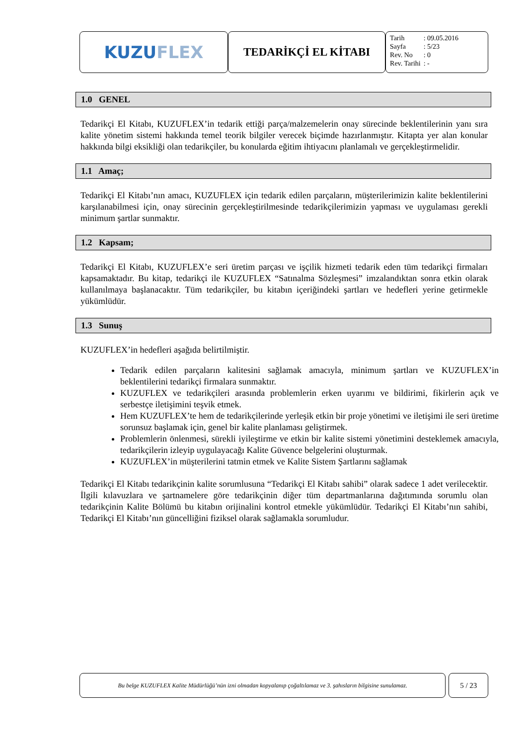KUZU FLEX
TEDARİKÇİ EL KİTABI
| Tarih | : 09.05.2016 |
| Sayfa | : 5/23 |
| Rev. No | : 0 |
| Rev. Tarihi | : - |
1.0 GENEL
Tedarikçi El Kitabı, KUZUFLEX’in tedarik ettiği parça/malzemelerin onay sürecinde beklentilerinin yanı sıra kalite yönetim sistemi hakkında temel teorik bilgiler verecek biçimde hazırlanmıştır. Kitapta yer alan konular hakkında bilgi eksikliği olan tedarikçiler, bu konularda eğitim ihtiyacını planlamalı ve gerçekleştirmelidir.
1.1 Amaç;
Tedarikçi El Kitabı’nın amacı, KUZUFLEX için tedarik edilen parçaların, müşterilerimizin kalite beklentilerini karşılanabilmesi için, onay sürecinin gerçekleştirilmesinde tedarikçilerimizin yapması ve uygulaması gerekli minimum şartlar sunmaktır.
1.2 Kapsam;
Tedarikçi El Kitabı, KUZUFLEX’e seri üretim parçası ve işçilik hizmeti tedarik eden tüm tedarikçi firmaları kapsamaktadır. Bu kitap, tedarikçi ile KUZUFLEX “Satınalma Sözleşmesi” imzalandıktan sonra etkin olarak kullanılmaya başlanacaktır. Tüm tedarikçiler, bu kitabın içeriğindeki şartları ve hedefleri yerine getirmekle yükümlüdür.
1.3 Sunuş
KUZUFLEX’in hedefleri aşağıda belirtilmiştir.
Tedarik edilen parçaların kalitesini sağlamak amacıyla, minimum şartları ve KUZUFLEX’in beklentilerini tedarikçi firmalara sunmaktır.
KUZUFLEX ve tedarikçileri arasında problemlerin erken uyarımı ve bildirimi, fikirlerin açık ve serbestçe iletişimini teşvik etmek.
Hem KUZUFLEX’te hem de tedarikçilerinde yerleşik etkin bir proje yönetimi ve iletişimi ile seri üretime sorunsuz başlamak için, genel bir kalite planlaması geliştirmek.
Problemlerin önlenmesi, sürekli iyileştirme ve etkin bir kalite sistemi yönetimini desteklemek amacıyla, tedarikçilerin izleyip uygulayacağı Kalite Güvence belgelerini oluşturmak.
KUZUFLEX’in müşterilerini tatmin etmek ve Kalite Sistem Şartlarını sağlamak
Tedarikçi El Kitabı tedarikçinin kalite sorumlusuna “Tedarikçi El Kitabı sahibi” olarak sadece 1 adet verilecektir. İlgili kılavuzlara ve şartnamelere göre tedarikçinin diğer tüm departmanlarına dağıtımında sorumlu olan tedarikçinin Kalite Bölümü bu kitabın orijinalini kontrol etmekle yükümlüdür. Tedarikçi El Kitabı’nın sahibi, Tedarikçi El Kitabı’nın güncelliğini fiziksel olarak sağlamakla sorumludur.
Bu belge KUZUFLEX Kalite Müdürlüğü’nün izni olmadan kopyalanıp çoğaltılamaz ve 3. şahısların bilgisine sunulamaz.
5 / 23